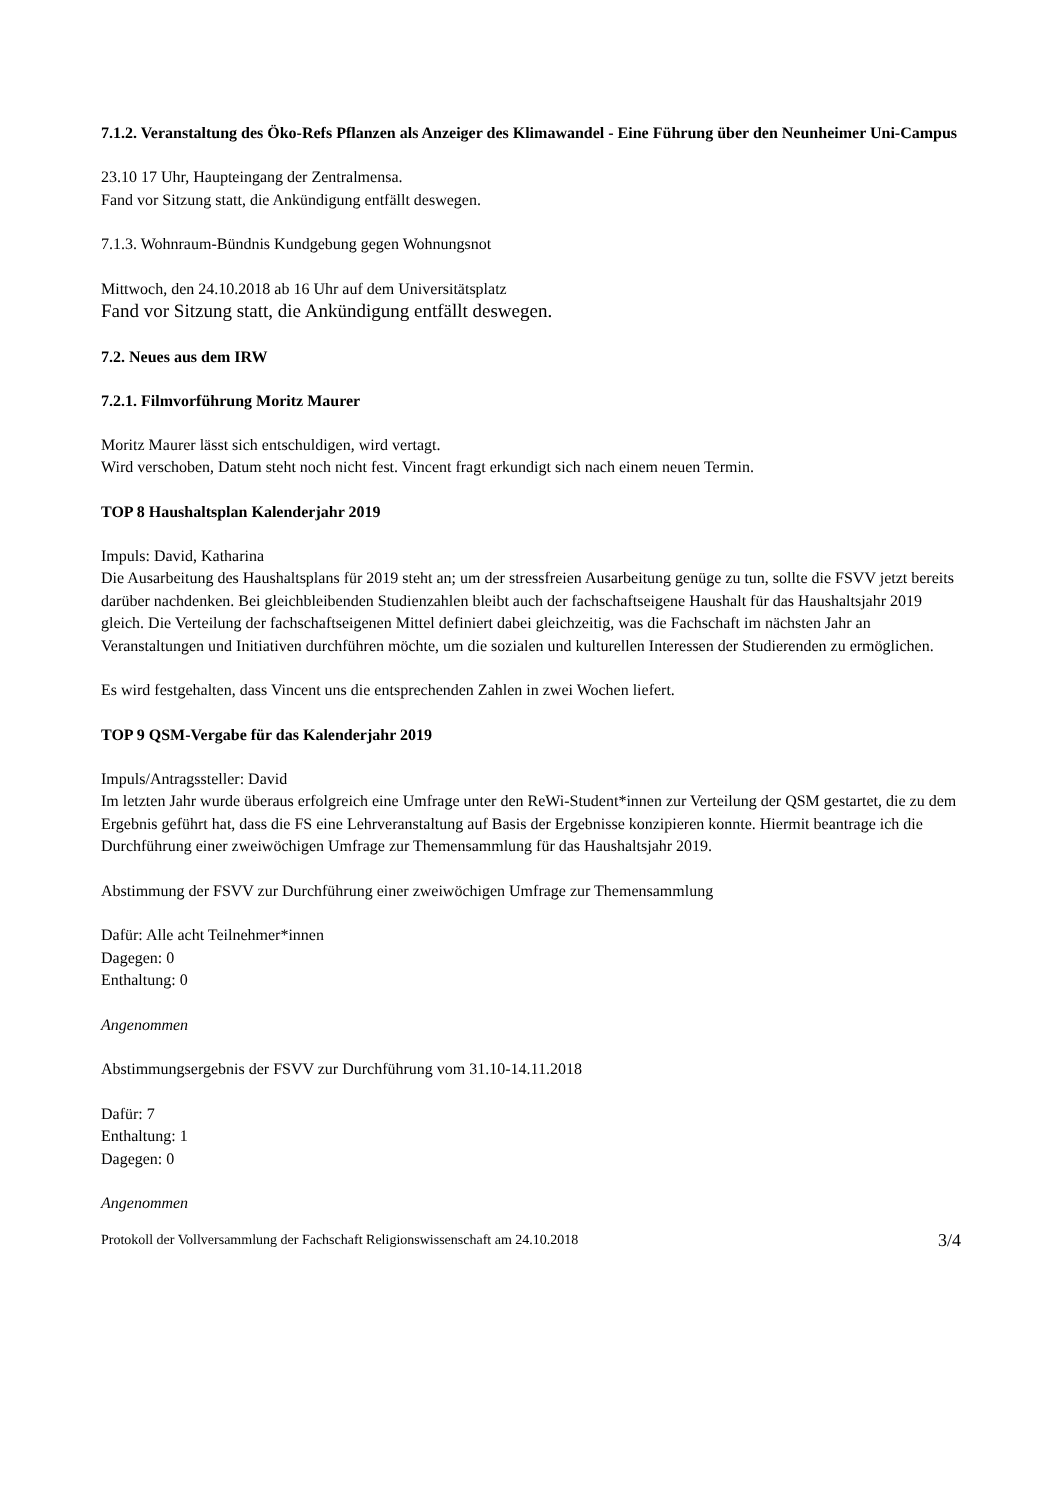7.1.2. Veranstaltung des Öko-Refs Pflanzen als Anzeiger des Klimawandel - Eine Führung über den Neunheimer Uni-Campus
23.10 17 Uhr, Haupteingang der Zentralmensa.
Fand vor Sitzung statt, die Ankündigung entfällt deswegen.
7.1.3. Wohnraum-Bündnis Kundgebung gegen Wohnungsnot
Mittwoch, den 24.10.2018 ab 16 Uhr auf dem Universitätsplatz
Fand vor Sitzung statt, die Ankündigung entfällt deswegen.
7.2. Neues aus dem IRW
7.2.1. Filmvorführung Moritz Maurer
Moritz Maurer lässt sich entschuldigen, wird vertagt.
Wird verschoben, Datum steht noch nicht fest. Vincent fragt erkundigt sich nach einem neuen Termin.
TOP 8 Haushaltsplan Kalenderjahr 2019
Impuls: David, Katharina
Die Ausarbeitung des Haushaltsplans für 2019 steht an; um der stressfreien Ausarbeitung genüge zu tun, sollte die FSVV jetzt bereits darüber nachdenken. Bei gleichbleibenden Studienzahlen bleibt auch der fachschaftseigene Haushalt für das Haushaltsjahr 2019 gleich. Die Verteilung der fachschaftseigenen Mittel definiert dabei gleichzeitig, was die Fachschaft im nächsten Jahr an Veranstaltungen und Initiativen durchführen möchte, um die sozialen und kulturellen Interessen der Studierenden zu ermöglichen.
Es wird festgehalten, dass Vincent uns die entsprechenden Zahlen in zwei Wochen liefert.
TOP 9 QSM-Vergabe für das Kalenderjahr 2019
Impuls/Antragssteller: David
Im letzten Jahr wurde überaus erfolgreich eine Umfrage unter den ReWi-Student*innen zur Verteilung der QSM gestartet, die zu dem Ergebnis geführt hat, dass die FS eine Lehrveranstaltung auf Basis der Ergebnisse konzipieren konnte. Hiermit beantrage ich die Durchführung einer zweiwöchigen Umfrage zur Themensammlung für das Haushaltsjahr 2019.
Abstimmung der FSVV zur Durchführung einer zweiwöchigen Umfrage zur Themensammlung
Dafür: Alle acht Teilnehmer*innen
Dagegen: 0
Enthaltung: 0
Angenommen
Abstimmungsergebnis der FSVV zur Durchführung vom 31.10-14.11.2018
Dafür: 7
Enthaltung: 1
Dagegen: 0
Angenommen
Protokoll der Vollversammlung der Fachschaft Religionswissenschaft am 24.10.2018 3/4